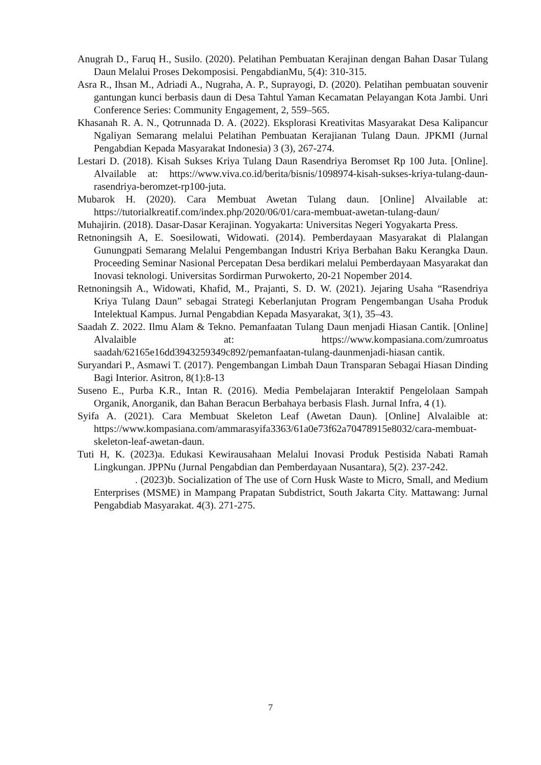Anugrah D., Faruq H., Susilo. (2020). Pelatihan Pembuatan Kerajinan dengan Bahan Dasar Tulang Daun Melalui Proses Dekomposisi. PengabdianMu, 5(4): 310-315.
Asra R., Ihsan M., Adriadi A., Nugraha, A. P., Suprayogi, D. (2020). Pelatihan pembuatan souvenir gantungan kunci berbasis daun di Desa Tahtul Yaman Kecamatan Pelayangan Kota Jambi. Unri Conference Series: Community Engagement, 2, 559–565.
Khasanah R. A. N., Qotrunnada D. A. (2022). Eksplorasi Kreativitas Masyarakat Desa Kalipancur Ngaliyan Semarang melalui Pelatihan Pembuatan Kerajianan Tulang Daun. JPKMI (Jurnal Pengabdian Kepada Masyarakat Indonesia) 3 (3), 267-274.
Lestari D. (2018). Kisah Sukses Kriya Tulang Daun Rasendriya Beromset Rp 100 Juta. [Online]. Alvailable at: https://www.viva.co.id/berita/bisnis/1098974-kisah-sukses-kriya-tulang-daun-rasendriya-beromzet-rp100-juta.
Mubarok H. (2020). Cara Membuat Awetan Tulang daun. [Online] Alvailable at: https://tutorialkreatif.com/index.php/2020/06/01/cara-membuat-awetan-tulang-daun/
Muhajirin. (2018). Dasar-Dasar Kerajinan. Yogyakarta: Universitas Negeri Yogyakarta Press.
Retnoningsih A, E. Soesilowati, Widowati. (2014). Pemberdayaan Masyarakat di Plalangan Gunungpati Semarang Melalui Pengembangan Industri Kriya Berbahan Baku Kerangka Daun. Proceeding Seminar Nasional Percepatan Desa berdikari melalui Pemberdayaan Masyarakat dan Inovasi teknologi. Universitas Sordirman Purwokerto, 20-21 Nopember 2014.
Retnoningsih A., Widowati, Khafid, M., Prajanti, S. D. W. (2021). Jejaring Usaha “Rasendriya Kriya Tulang Daun” sebagai Strategi Keberlanjutan Program Pengembangan Usaha Produk Intelektual Kampus. Jurnal Pengabdian Kepada Masyarakat, 3(1), 35–43.
Saadah Z. 2022. Ilmu Alam & Tekno. Pemanfaatan Tulang Daun menjadi Hiasan Cantik. [Online] Alvalaible at: https://www.kompasiana.com/zumroatus saadah/62165e16dd3943259349c892/pemanfaatan-tulang-daunmenjadi-hiasan cantik.
Suryandari P., Asmawi T. (2017). Pengembangan Limbah Daun Transparan Sebagai Hiasan Dinding Bagi Interior. Asitron, 8(1):8-13
Suseno E., Purba K.R., Intan R. (2016). Media Pembelajaran Interaktif Pengelolaan Sampah Organik, Anorganik, dan Bahan Beracun Berbahaya berbasis Flash. Jurnal Infra, 4 (1).
Syifa A. (2021). Cara Membuat Skeleton Leaf (Awetan Daun). [Online] Alvalaible at: https://www.kompasiana.com/ammarasyifa3363/61a0e73f62a70478915e8032/cara-membuat-skeleton-leaf-awetan-daun.
Tuti H, K. (2023)a. Edukasi Kewirausahaan Melalui Inovasi Produk Pestisida Nabati Ramah Lingkungan. JPPNu (Jurnal Pengabdian dan Pemberdayaan Nusantara), 5(2). 237-242.
. (2023)b. Socialization of The use of Corn Husk Waste to Micro, Small, and Medium Enterprises (MSME) in Mampang Prapatan Subdistrict, South Jakarta City. Mattawang: Jurnal Pengabdiab Masyarakat. 4(3). 271-275.
7